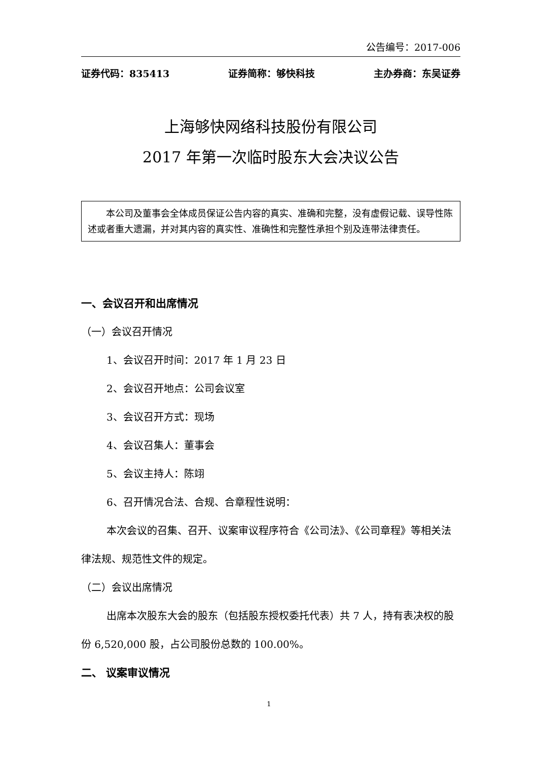公告编号：2017-006
证券代码：835413 证券简称：够快科技 主办券商：东吴证券
上海够快网络科技股份有限公司
2017 年第一次临时股东大会决议公告
  本公司及董事会全体成员保证公告内容的真实、准确和完整，没有虚假记载、误导性陈述或者重大遗漏，并对其内容的真实性、准确性和完整性承担个别及连带法律责任。
一、会议召开和出席情况
（一）会议召开情况
1、会议召开时间：2017 年 1 月 23 日
2、会议召开地点：公司会议室
3、会议召开方式：现场
4、会议召集人：董事会
5、会议主持人：陈翊
6、召开情况合法、合规、合章程性说明：
本次会议的召集、召开、议案审议程序符合《公司法》、《公司章程》等相关法律法规、规范性文件的规定。
（二）会议出席情况
出席本次股东大会的股东（包括股东授权委托代表）共 7 人，持有表决权的股份 6,520,000 股，占公司股份总数的 100.00%。
二、 议案审议情况
1